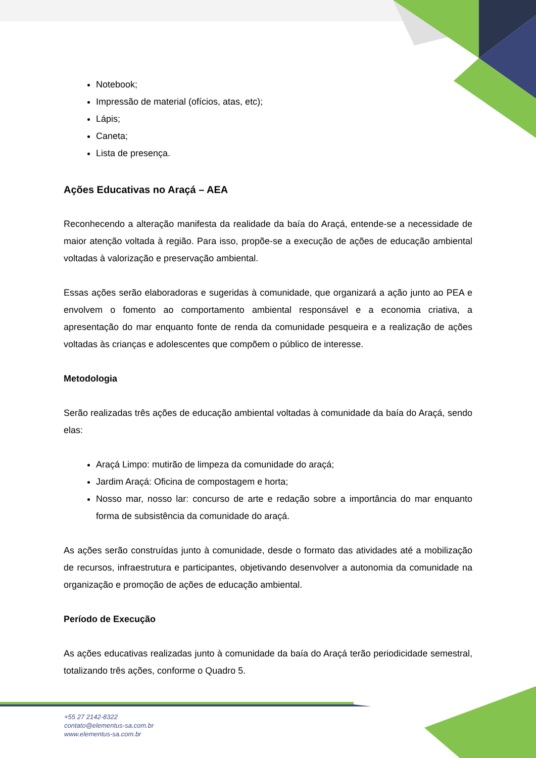Notebook;
Impressão de material (ofícios, atas, etc);
Lápis;
Caneta;
Lista de presença.
Ações Educativas no Araçá – AEA
Reconhecendo a alteração manifesta da realidade da baía do Araçá, entende-se a necessidade de maior atenção voltada à região. Para isso, propõe-se a execução de ações de educação ambiental voltadas à valorização e preservação ambiental.
Essas ações serão elaboradoras e sugeridas à comunidade, que organizará a ação junto ao PEA e envolvem o fomento ao comportamento ambiental responsável e a economia criativa, a apresentação do mar enquanto fonte de renda da comunidade pesqueira e a realização de ações voltadas às crianças e adolescentes que compõem o público de interesse.
Metodologia
Serão realizadas três ações de educação ambiental voltadas à comunidade da baía do Araçá, sendo elas:
Araçá Limpo: mutirão de limpeza da comunidade do araçá;
Jardim Araçá: Oficina de compostagem e horta;
Nosso mar, nosso lar: concurso de arte e redação sobre a importância do mar enquanto forma de subsistência da comunidade do araçá.
As ações serão construídas junto à comunidade, desde o formato das atividades até a mobilização de recursos, infraestrutura e participantes, objetivando desenvolver a autonomia da comunidade na organização e promoção de ações de educação ambiental.
Período de Execução
As ações educativas realizadas junto à comunidade da baía do Araçá terão periodicidade semestral, totalizando três ações, conforme o Quadro 5.
+55 27 2142-8322
contato@elementus-sa.com.br
www.elementus-sa.com.br